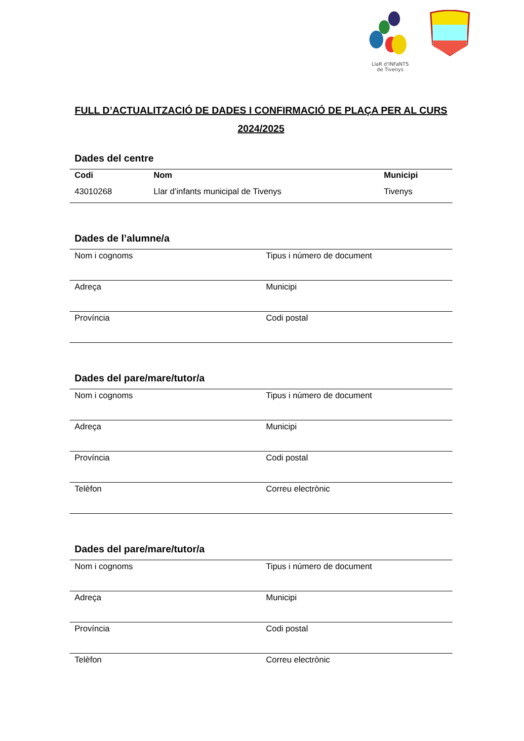LlaR d'INFaNTS
de Tivenys
FULL D’ACTUALITZACIÓ DE DADES I CONFIRMACIÓ DE PLAÇA PER AL CURS 2024/2025
Dades del centre
| Codi | Nom | Municipi |
| --- | --- | --- |
| 43010268 | Llar d’infants municipal de Tivenys | Tivenys |
Dades de l’alumne/a
| Nom i cognoms | Tipus i número de document |
| Adreça | Municipi |
| Província | Codi postal |
Dades del pare/mare/tutor/a
| Nom i cognoms | Tipus i número de document |
| Adreça | Municipi |
| Província | Codi postal |
| Telèfon | Correu electrònic |
Dades del pare/mare/tutor/a
| Nom i cognoms | Tipus i número de document |
| Adreça | Municipi |
| Província | Codi postal |
| Telèfon | Correu electrònic |